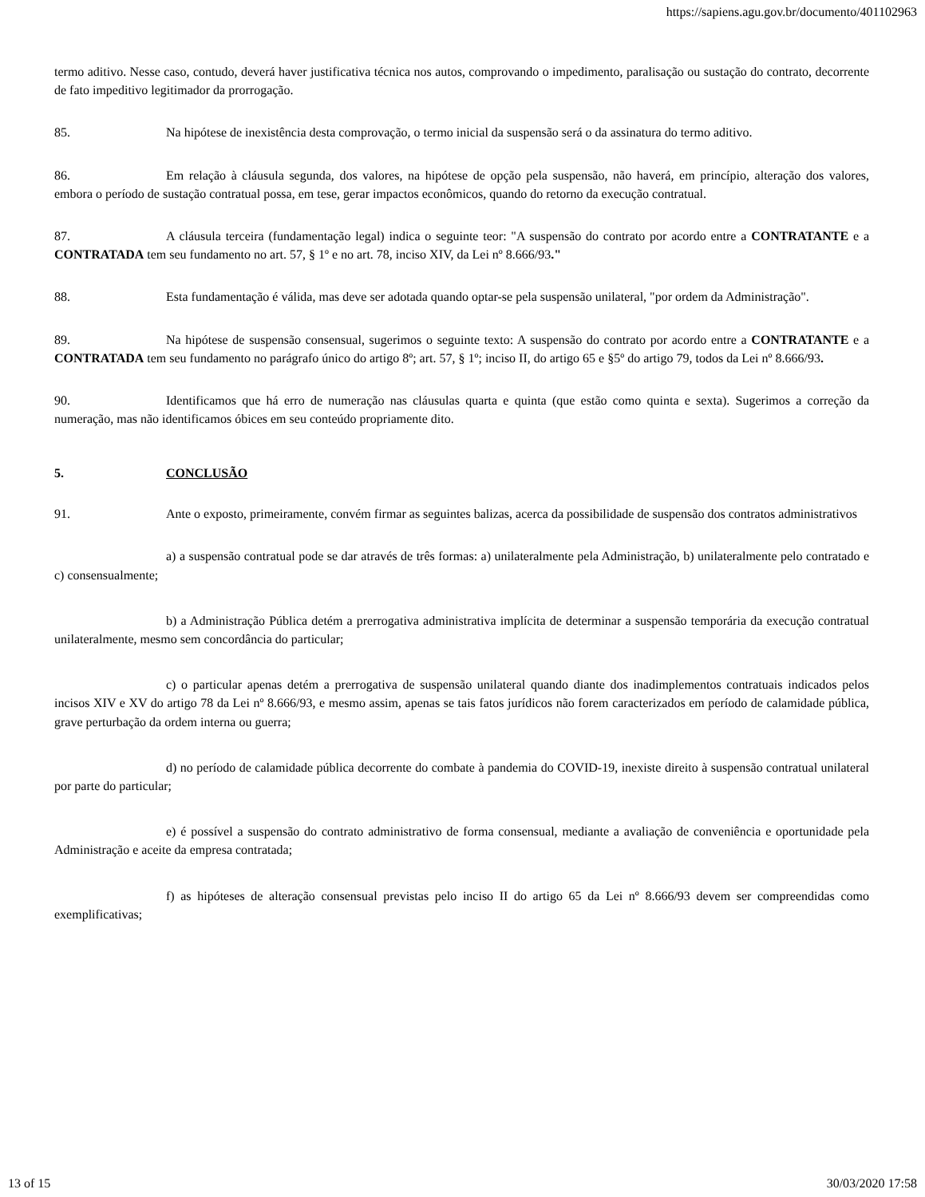https://sapiens.agu.gov.br/documento/401102963
termo aditivo. Nesse caso, contudo, deverá haver justificativa técnica nos autos, comprovando o impedimento, paralisação ou sustação do contrato, decorrente de fato impeditivo legitimador da prorrogação.
85. Na hipótese de inexistência desta comprovação, o termo inicial da suspensão será o da assinatura do termo aditivo.
86. Em relação à cláusula segunda, dos valores, na hipótese de opção pela suspensão, não haverá, em princípio, alteração dos valores, embora o período de sustação contratual possa, em tese, gerar impactos econômicos, quando do retorno da execução contratual.
87. A cláusula terceira (fundamentação legal) indica o seguinte teor: "A suspensão do contrato por acordo entre a CONTRATANTE e a CONTRATADA tem seu fundamento no art. 57, § 1º e no art. 78, inciso XIV, da Lei nº 8.666/93."
88. Esta fundamentação é válida, mas deve ser adotada quando optar-se pela suspensão unilateral, "por ordem da Administração".
89. Na hipótese de suspensão consensual, sugerimos o seguinte texto: A suspensão do contrato por acordo entre a CONTRATANTE e a CONTRATADA tem seu fundamento no parágrafo único do artigo 8º; art. 57, § 1º; inciso II, do artigo 65 e §5º do artigo 79, todos da Lei nº 8.666/93.
90. Identificamos que há erro de numeração nas cláusulas quarta e quinta (que estão como quinta e sexta). Sugerimos a correção da numeração, mas não identificamos óbices em seu conteúdo propriamente dito.
5. CONCLUSÃO
91. Ante o exposto, primeiramente, convém firmar as seguintes balizas, acerca da possibilidade de suspensão dos contratos administrativos
a) a suspensão contratual pode se dar através de três formas: a) unilateralmente pela Administração, b) unilateralmente pelo contratado e c) consensualmente;
b) a Administração Pública detém a prerrogativa administrativa implícita de determinar a suspensão temporária da execução contratual unilateralmente, mesmo sem concordância do particular;
c) o particular apenas detém a prerrogativa de suspensão unilateral quando diante dos inadimplementos contratuais indicados pelos incisos XIV e XV do artigo 78 da Lei nº 8.666/93, e mesmo assim, apenas se tais fatos jurídicos não forem caracterizados em período de calamidade pública, grave perturbação da ordem interna ou guerra;
d) no período de calamidade pública decorrente do combate à pandemia do COVID-19, inexiste direito à suspensão contratual unilateral por parte do particular;
e) é possível a suspensão do contrato administrativo de forma consensual, mediante a avaliação de conveniência e oportunidade pela Administração e aceite da empresa contratada;
f) as hipóteses de alteração consensual previstas pelo inciso II do artigo 65 da Lei nº 8.666/93 devem ser compreendidas como exemplificativas;
13 of 15 30/03/2020 17:58